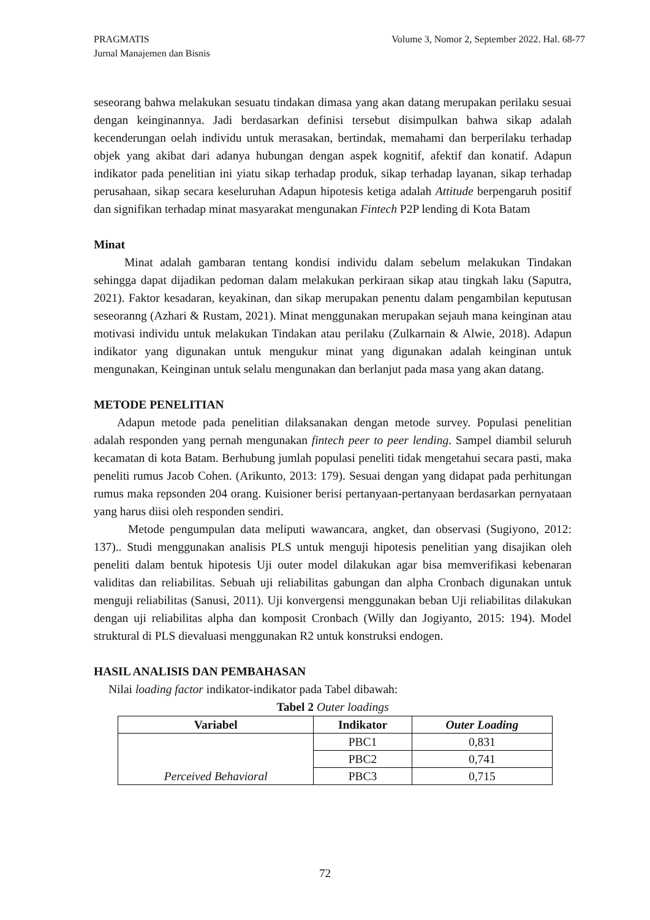Volume 3, Nomor 2, September 2022. Hal. 68-77 PRAGMATIS
Jurnal Manajemen dan Bisnis
seseorang bahwa melakukan sesuatu tindakan dimasa yang akan datang merupakan perilaku sesuai dengan keinginannya. Jadi berdasarkan definisi tersebut disimpulkan bahwa sikap adalah kecenderungan oelah individu untuk merasakan, bertindak, memahami dan berperilaku terhadap objek yang akibat dari adanya hubungan dengan aspek kognitif, afektif dan konatif. Adapun indikator pada penelitian ini yiatu sikap terhadap produk, sikap terhadap layanan, sikap terhadap perusahaan, sikap secara keseluruhan Adapun hipotesis ketiga adalah Attitude berpengaruh positif dan signifikan terhadap minat masyarakat mengunakan Fintech P2P lending di Kota Batam
Minat
Minat adalah gambaran tentang kondisi individu dalam sebelum melakukan Tindakan sehingga dapat dijadikan pedoman dalam melakukan perkiraan sikap atau tingkah laku (Saputra, 2021). Faktor kesadaran, keyakinan, dan sikap merupakan penentu dalam pengambilan keputusan seseoranng (Azhari & Rustam, 2021). Minat menggunakan merupakan sejauh mana keinginan atau motivasi individu untuk melakukan Tindakan atau perilaku (Zulkarnain & Alwie, 2018). Adapun indikator yang digunakan untuk mengukur minat yang digunakan adalah keinginan untuk mengunakan, Keinginan untuk selalu mengunakan dan berlanjut pada masa yang akan datang.
METODE PENELITIAN
Adapun metode pada penelitian dilaksanakan dengan metode survey. Populasi penelitian adalah responden yang pernah mengunakan fintech peer to peer lending. Sampel diambil seluruh kecamatan di kota Batam. Berhubung jumlah populasi peneliti tidak mengetahui secara pasti, maka peneliti rumus Jacob Cohen. (Arikunto, 2013: 179). Sesuai dengan yang didapat pada perhitungan rumus maka repsonden 204 orang. Kuisioner berisi pertanyaan-pertanyaan berdasarkan pernyataan yang harus diisi oleh responden sendiri.
Metode pengumpulan data meliputi wawancara, angket, dan observasi (Sugiyono, 2012: 137).. Studi menggunakan analisis PLS untuk menguji hipotesis penelitian yang disajikan oleh peneliti dalam bentuk hipotesis Uji outer model dilakukan agar bisa memverifikasi kebenaran validitas dan reliabilitas. Sebuah uji reliabilitas gabungan dan alpha Cronbach digunakan untuk menguji reliabilitas (Sanusi, 2011). Uji konvergensi menggunakan beban Uji reliabilitas dilakukan dengan uji reliabilitas alpha dan komposit Cronbach (Willy dan Jogiyanto, 2015: 194). Model struktural di PLS dievaluasi menggunakan R2 untuk konstruksi endogen.
HASIL ANALISIS DAN PEMBAHASAN
Nilai loading factor indikator-indikator pada Tabel dibawah:
Tabel 2 Outer loadings
| Variabel | Indikator | Outer Loading |
| --- | --- | --- |
| Perceived Behavioral | PBC1 | 0,831 |
| | PBC2 | 0,741 |
| | PBC3 | 0,715 |
72